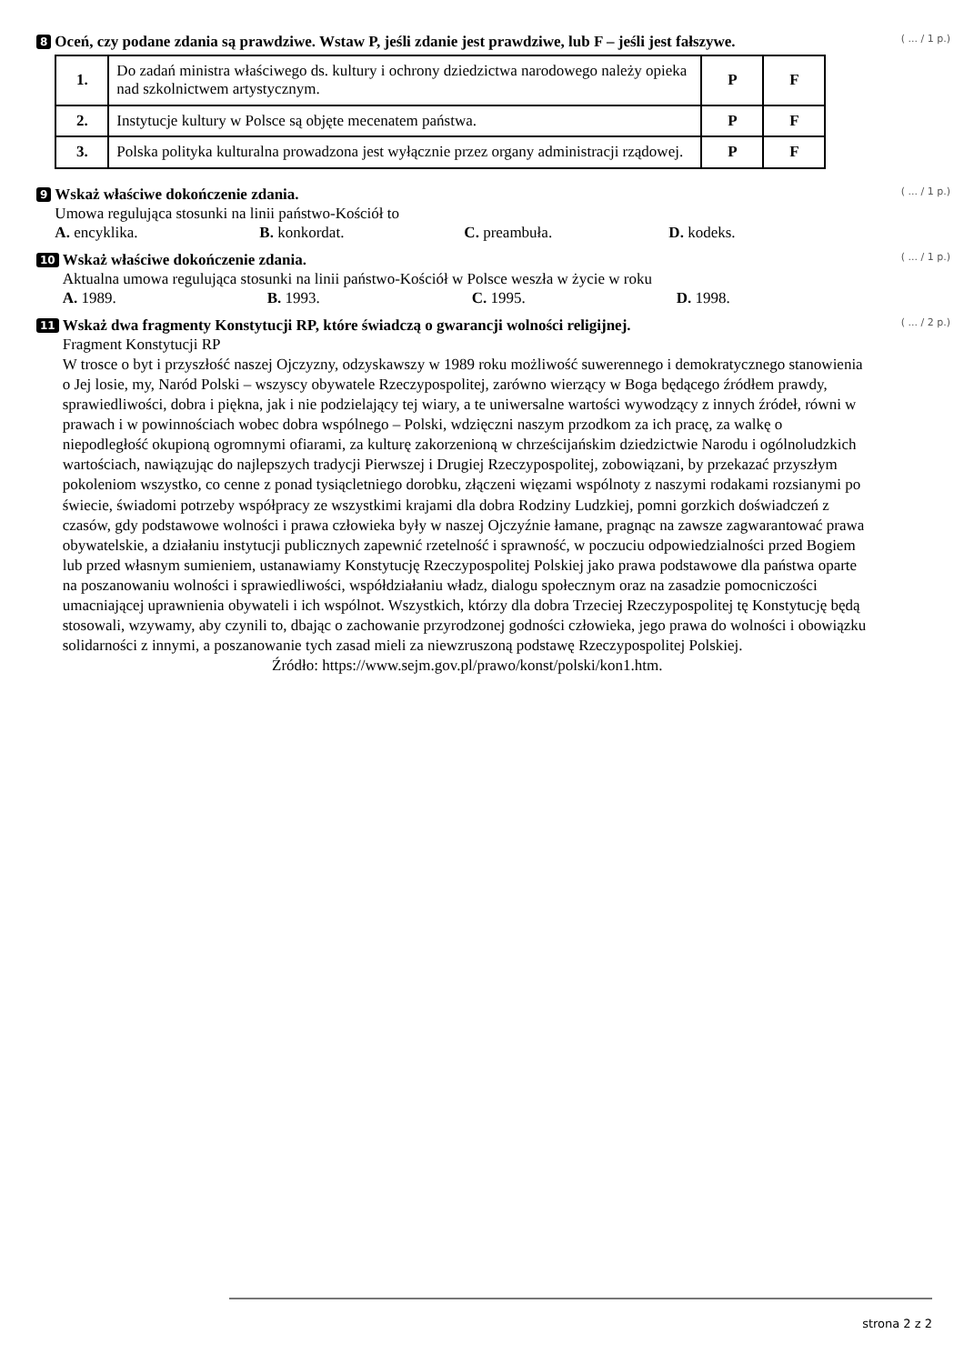8
Oceń, czy podane zdania są prawdziwe. Wstaw P, jeśli zdanie jest prawdziwe, lub F – jeśli jest fałszywe. ( ... / 1 p.)
| 1. | Do zadań ministra właściwego ds. kultury i ochrony dziedzictwa narodowego należy opieka nad szkolnictwem artystycznym. | P | F |
| 2. | Instytucje kultury w Polsce są objęte mecenatem państwa. | P | F |
| 3. | Polska polityka kulturalna prowadzona jest wyłącznie przez organy administracji rządowej. | P | F |
9
Wskaż właściwe dokończenie zdania. ( ... / 1 p.)
Umowa regulująca stosunki na linii państwo-Kościół to
A. encyklika. B. konkordat. C. preambuła. D. kodeks.
10
Wskaż właściwe dokończenie zdania. ( ... / 1 p.)
Aktualna umowa regulująca stosunki na linii państwo-Kościół w Polsce weszła w życie w roku
A. 1989. B. 1993. C. 1995. D. 1998.
11
Wskaż dwa fragmenty Konstytucji RP, które świadczą o gwarancji wolności religijnej. ( ... / 2 p.)
Fragment Konstytucji RP
W trosce o byt i przyszłość naszej Ojczyzny, odzyskawszy w 1989 roku możliwość suwerennego i demokratycznego stanowienia o Jej losie, my, Naród Polski – wszyscy obywatele Rzeczypospolitej, zarówno wierzący w Boga będącego źródłem prawdy, sprawiedliwości, dobra i piękna, jak i nie podzielający tej wiary, a te uniwersalne wartości wywodzący z innych źródeł, równi w prawach i w powinnościach wobec dobra wspólnego – Polski, wdzięczni naszym przodkom za ich pracę, za walkę o niepodległość okupioną ogromnymi ofiarami, za kulturę zakorzenioną w chrześcijańskim dziedzictwie Narodu i ogólnoludzkich wartościach, nawiązując do najlepszych tradycji Pierwszej i Drugiej Rzeczypospolitej, zobowiązani, by przekazać przyszłym pokoleniom wszystko, co cenne z ponad tysiącletniego dorobku, złączeni więzami wspólnoty z naszymi rodakami rozsianymi po świecie, świadomi potrzeby współpracy ze wszystkimi krajami dla dobra Rodziny Ludzkiej, pomni gorzkich doświadczeń z czasów, gdy podstawowe wolności i prawa człowieka były w naszej Ojczyźnie łamane, pragnąc na zawsze zagwarantować prawa obywatelskie, a działaniu instytucji publicznych zapewnić rzetelność i sprawność, w poczuciu odpowiedzialności przed Bogiem lub przed własnym sumieniem, ustanawiamy Konstytucję Rzeczypospolitej Polskiej jako prawa podstawowe dla państwa oparte na poszanowaniu wolności i sprawiedliwości, współdziałaniu władz, dialogu społecznym oraz na zasadzie pomocniczości umacniającej uprawnienia obywateli i ich wspólnot. Wszystkich, którzy dla dobra Trzeciej Rzeczypospolitej tę Konstytucję będą stosowali, wzywamy, aby czynili to, dbając o zachowanie przyrodzonej godności człowieka, jego prawa do wolności i obowiązku solidarności z innymi, a poszanowanie tych zasad mieli za niewzruszoną podstawę Rzeczypospolitej Polskiej.
Źródło: https://www.sejm.gov.pl/prawo/konst/polski/kon1.htm.
strona 2 z 2